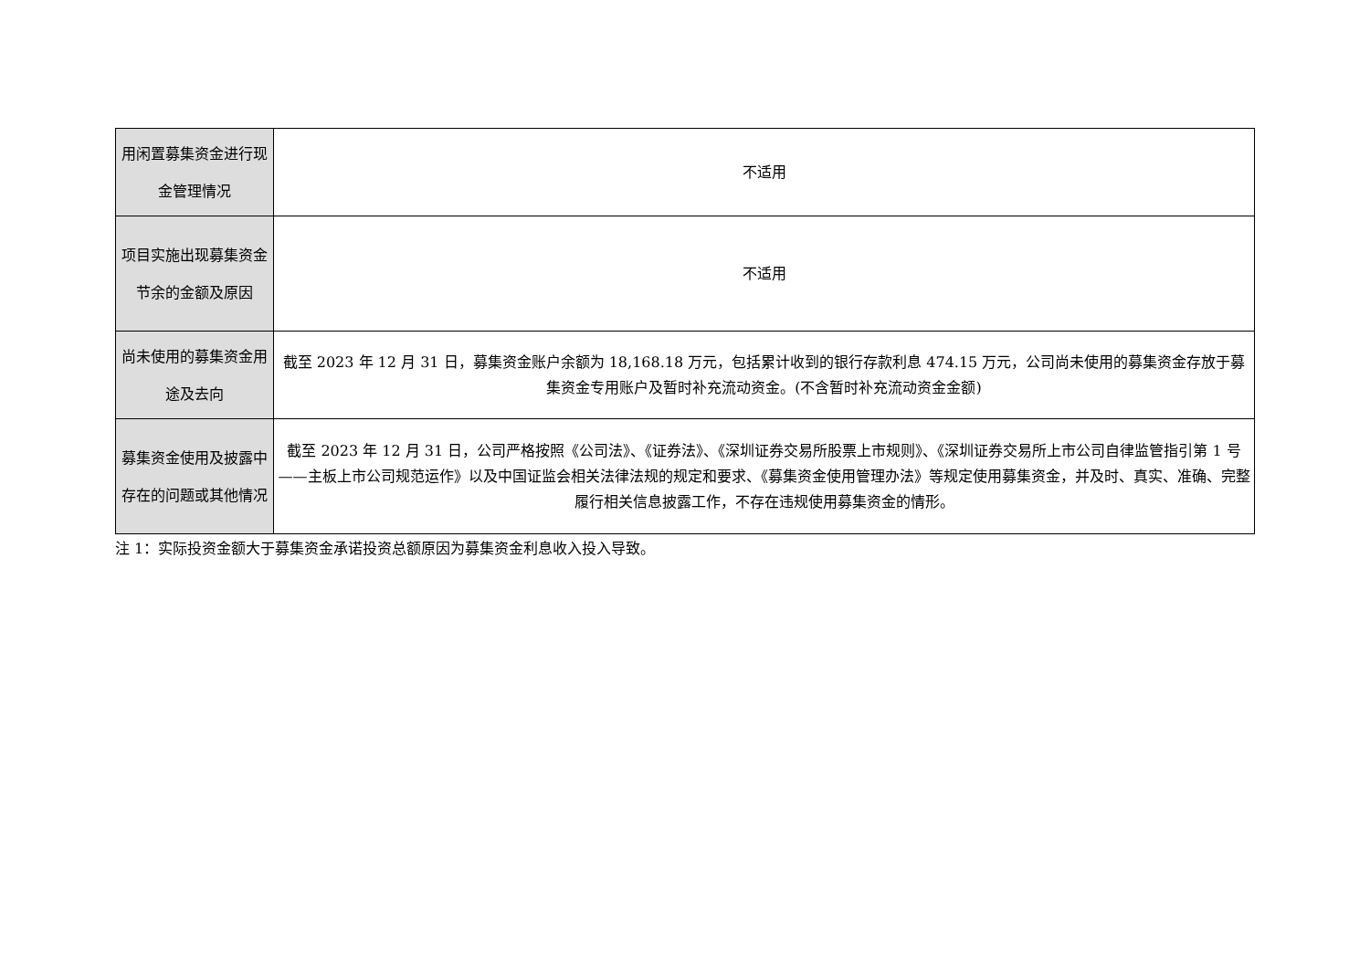| 用闲置募集资金进行现金管理情况 | 不适用 |
| 项目实施出现募集资金节余的金额及原因 | 不适用 |
| 尚未使用的募集资金用途及去向 | 截至 2023 年 12 月 31 日，募集资金账户余额为 18,168.18 万元，包括累计收到的银行存款利息 474.15 万元，公司尚未使用的募集资金存放于募集资金专用账户及暂时补充流动资金。(不含暂时补充流动资金金额) |
| 募集资金使用及披露中存在的问题或其他情况 | 截至 2023 年 12 月 31 日，公司严格按照《公司法》、《证券法》、《深圳证券交易所股票上市规则》、《深圳证券交易所上市公司自律监管指引第 1 号——主板上市公司规范运作》以及中国证监会相关法律法规的规定和要求、《募集资金使用管理办法》等规定使用募集资金，并及时、真实、准确、完整履行相关信息披露工作，不存在违规使用募集资金的情形。 |
注 1：实际投资金额大于募集资金承诺投资总额原因为募集资金利息收入投入导致。